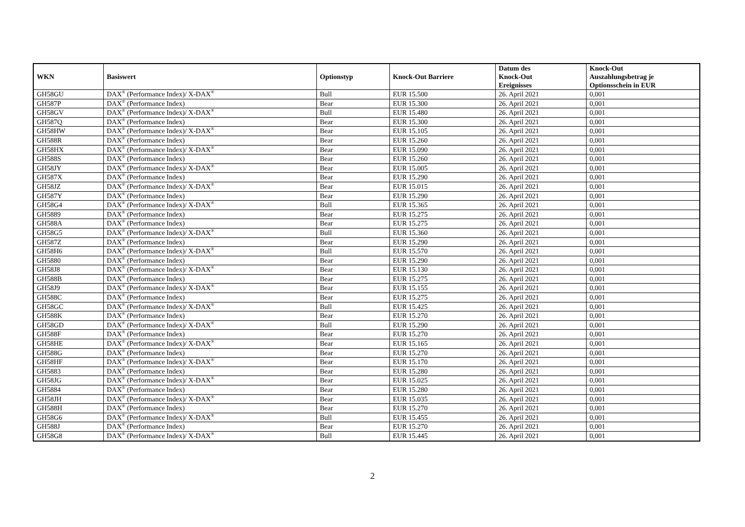| WKN | Basiswert | Optionstyp | Knock-Out Barriere | Datum des Knock-Out Ereignisses | Knock-Out Auszahlungsbetrag je Optionsschein in EUR |
| --- | --- | --- | --- | --- | --- |
| GH58GU | DAX<sup>®</sup> (Performance Index)/ X-DAX<sup>®</sup> | Bull | EUR 15.500 | 26. April 2021 | 0,001 |
| GH587P | DAX<sup>®</sup> (Performance Index) | Bear | EUR 15.300 | 26. April 2021 | 0,001 |
| GH58GV | DAX<sup>®</sup> (Performance Index)/ X-DAX<sup>®</sup> | Bull | EUR 15.480 | 26. April 2021 | 0,001 |
| GH587Q | DAX<sup>®</sup> (Performance Index) | Bear | EUR 15.300 | 26. April 2021 | 0,001 |
| GH58HW | DAX<sup>®</sup> (Performance Index)/ X-DAX<sup>®</sup> | Bear | EUR 15.105 | 26. April 2021 | 0,001 |
| GH588R | DAX<sup>®</sup> (Performance Index) | Bear | EUR 15.260 | 26. April 2021 | 0,001 |
| GH58HX | DAX<sup>®</sup> (Performance Index)/ X-DAX<sup>®</sup> | Bear | EUR 15.090 | 26. April 2021 | 0,001 |
| GH588S | DAX<sup>®</sup> (Performance Index) | Bear | EUR 15.260 | 26. April 2021 | 0,001 |
| GH58JY | DAX<sup>®</sup> (Performance Index)/ X-DAX<sup>®</sup> | Bear | EUR 15.005 | 26. April 2021 | 0,001 |
| GH587X | DAX<sup>®</sup> (Performance Index) | Bear | EUR 15.290 | 26. April 2021 | 0,001 |
| GH58JZ | DAX<sup>®</sup> (Performance Index)/ X-DAX<sup>®</sup> | Bear | EUR 15.015 | 26. April 2021 | 0,001 |
| GH587Y | DAX<sup>®</sup> (Performance Index) | Bear | EUR 15.290 | 26. April 2021 | 0,001 |
| GH58G4 | DAX<sup>®</sup> (Performance Index)/ X-DAX<sup>®</sup> | Bull | EUR 15.365 | 26. April 2021 | 0,001 |
| GH5889 | DAX<sup>®</sup> (Performance Index) | Bear | EUR 15.275 | 26. April 2021 | 0,001 |
| GH588A | DAX<sup>®</sup> (Performance Index) | Bear | EUR 15.275 | 26. April 2021 | 0,001 |
| GH58G5 | DAX<sup>®</sup> (Performance Index)/ X-DAX<sup>®</sup> | Bull | EUR 15.360 | 26. April 2021 | 0,001 |
| GH587Z | DAX<sup>®</sup> (Performance Index) | Bear | EUR 15.290 | 26. April 2021 | 0,001 |
| GH58H6 | DAX<sup>®</sup> (Performance Index)/ X-DAX<sup>®</sup> | Bull | EUR 15.570 | 26. April 2021 | 0,001 |
| GH5880 | DAX<sup>®</sup> (Performance Index) | Bear | EUR 15.290 | 26. April 2021 | 0,001 |
| GH58J8 | DAX<sup>®</sup> (Performance Index)/ X-DAX<sup>®</sup> | Bear | EUR 15.130 | 26. April 2021 | 0,001 |
| GH588B | DAX<sup>®</sup> (Performance Index) | Bear | EUR 15.275 | 26. April 2021 | 0,001 |
| GH58J9 | DAX<sup>®</sup> (Performance Index)/ X-DAX<sup>®</sup> | Bear | EUR 15.155 | 26. April 2021 | 0,001 |
| GH588C | DAX<sup>®</sup> (Performance Index) | Bear | EUR 15.275 | 26. April 2021 | 0,001 |
| GH58GC | DAX<sup>®</sup> (Performance Index)/ X-DAX<sup>®</sup> | Bull | EUR 15.425 | 26. April 2021 | 0,001 |
| GH588K | DAX<sup>®</sup> (Performance Index) | Bear | EUR 15.270 | 26. April 2021 | 0,001 |
| GH58GD | DAX<sup>®</sup> (Performance Index)/ X-DAX<sup>®</sup> | Bull | EUR 15.290 | 26. April 2021 | 0,001 |
| GH588F | DAX<sup>®</sup> (Performance Index) | Bear | EUR 15.270 | 26. April 2021 | 0,001 |
| GH58HE | DAX<sup>®</sup> (Performance Index)/ X-DAX<sup>®</sup> | Bear | EUR 15.165 | 26. April 2021 | 0,001 |
| GH588G | DAX<sup>®</sup> (Performance Index) | Bear | EUR 15.270 | 26. April 2021 | 0,001 |
| GH58HF | DAX<sup>®</sup> (Performance Index)/ X-DAX<sup>®</sup> | Bear | EUR 15.170 | 26. April 2021 | 0,001 |
| GH5883 | DAX<sup>®</sup> (Performance Index) | Bear | EUR 15.280 | 26. April 2021 | 0,001 |
| GH58JG | DAX<sup>®</sup> (Performance Index)/ X-DAX<sup>®</sup> | Bear | EUR 15.025 | 26. April 2021 | 0,001 |
| GH5884 | DAX<sup>®</sup> (Performance Index) | Bear | EUR 15.280 | 26. April 2021 | 0,001 |
| GH58JH | DAX<sup>®</sup> (Performance Index)/ X-DAX<sup>®</sup> | Bear | EUR 15.035 | 26. April 2021 | 0,001 |
| GH588H | DAX<sup>®</sup> (Performance Index) | Bear | EUR 15.270 | 26. April 2021 | 0,001 |
| GH58G6 | DAX<sup>®</sup> (Performance Index)/ X-DAX<sup>®</sup> | Bull | EUR 15.455 | 26. April 2021 | 0,001 |
| GH588J | DAX<sup>®</sup> (Performance Index) | Bear | EUR 15.270 | 26. April 2021 | 0,001 |
| GH58G8 | DAX<sup>®</sup> (Performance Index)/ X-DAX<sup>®</sup> | Bull | EUR 15.445 | 26. April 2021 | 0,001 |
2